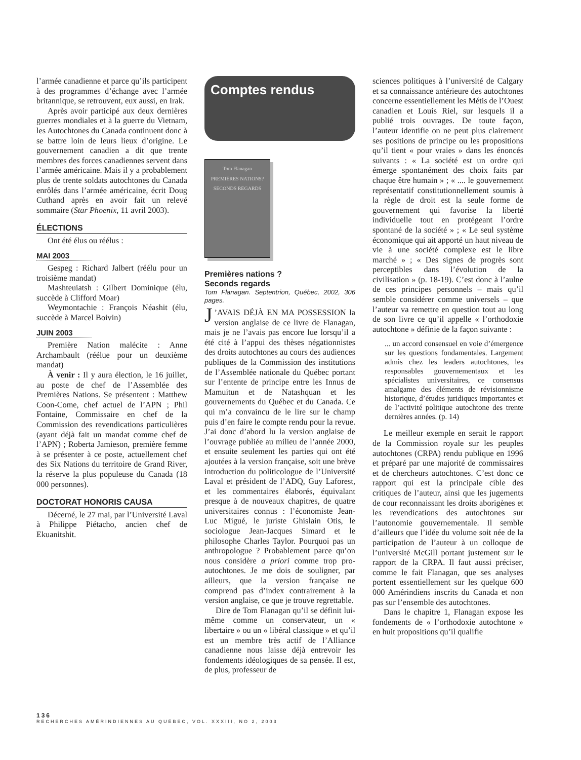l’armée canadienne et parce qu’ils participent à des programmes d’échange avec l’armée britannique, se retrouvent, eux aussi, en Irak.
Après avoir participé aux deux dernières guerres mondiales et à la guerre du Vietnam, les Autochtones du Canada continuent donc à se battre loin de leurs lieux d’origine. Le gouvernement canadien a dit que trente membres des forces canadiennes servent dans l’armée américaine. Mais il y a probablement plus de trente soldats autochtones du Canada enrôlés dans l’armée américaine, écrit Doug Cuthand après en avoir fait un relevé sommaire (Star Phoenix, 11 avril 2003).
ÉLECTIONS
Ont été élus ou réélus :
MAI 2003
Gespeg : Richard Jalbert (réélu pour un troisième mandat)
Mashteuiatsh : Gilbert Dominique (élu, succède à Clifford Moar)
Weymontachie : François Néashit (élu, succède à Marcel Boivin)
JUIN 2003
Première Nation malécite : Anne Archambault (réélue pour un deuxième mandat)
À venir : Il y aura élection, le 16 juillet, au poste de chef de l’Assemblée des Premières Nations. Se présentent : Matthew Coon-Come, chef actuel de l’APN ; Phil Fontaine, Commissaire en chef de la Commission des revendications particulières (ayant déjà fait un mandat comme chef de l’APN) ; Roberta Jamieson, première femme à se présenter à ce poste, actuellement chef des Six Nations du territoire de Grand River, la réserve la plus populeuse du Canada (18 000 personnes).
DOCTORAT HONORIS CAUSA
Décerné, le 27 mai, par l’Université Laval à Philippe Piétacho, ancien chef de Ekuanitshit.
Comptes rendus
Tom Flanagan
PREMIÈRES NATIONS?
SECONDS REGARDS
Premières nations ?
Seconds regards
Tom Flanagan. Septentrion, Québec, 2002, 306 pages.
J’AVAIS DÉJÀ EN MA POSSESSION la version anglaise de ce livre de Flanagan, mais je ne l’avais pas encore lue lorsqu’il a été cité à l’appui des thèses négationnistes des droits autochtones au cours des audiences publiques de la Commission des institutions de l’Assemblée nationale du Québec portant sur l’entente de principe entre les Innus de Mamuitun et de Natashquan et les gouvernements du Québec et du Canada. Ce qui m’a convaincu de le lire sur le champ puis d’en faire le compte rendu pour la revue. J’ai donc d’abord lu la version anglaise de l’ouvrage publiée au milieu de l’année 2000, et ensuite seulement les parties qui ont été ajoutées à la version française, soit une brève introduction du politicologue de l’Université Laval et président de l’ADQ, Guy Laforest, et les commentaires élaborés, équivalant presque à de nouveaux chapitres, de quatre universitaires connus : l’économiste Jean-Luc Migué, le juriste Ghislain Otis, le sociologue Jean-Jacques Simard et le philosophe Charles Taylor. Pourquoi pas un anthropologue ? Probablement parce qu’on nous considère a priori comme trop pro-autochtones. Je me dois de souligner, par ailleurs, que la version française ne comprend pas d’index contrairement à la version anglaise, ce que je trouve regrettable.
Dire de Tom Flanagan qu’il se définit lui-même comme un conservateur, un « libertaire » ou un « libéral classique » et qu’il est un membre très actif de l’Alliance canadienne nous laisse déjà entrevoir les fondements idéologiques de sa pensée. Il est, de plus, professeur de
sciences politiques à l’université de Calgary et sa connaissance antérieure des autochtones concerne essentiellement les Métis de l’Ouest canadien et Louis Riel, sur lesquels il a publié trois ouvrages. De toute façon, l’auteur identifie on ne peut plus clairement ses positions de principe ou les propositions qu’il tient « pour vraies » dans les énoncés suivants : « La société est un ordre qui émerge spontanément des choix faits par chaque être humain » ; « .... le gouvernement représentatif constitutionnellement soumis à la règle de droit est la seule forme de gouvernement qui favorise la liberté individuelle tout en protégeant l’ordre spontané de la société » ; « Le seul système économique qui ait apporté un haut niveau de vie à une société complexe est le libre marché » ; « Des signes de progrès sont perceptibles dans l’évolution de la civilisation » (p. 18-19). C’est donc à l’aulne de ces principes personnels – mais qu’il semble considérer comme universels – que l’auteur va remettre en question tout au long de son livre ce qu’il appelle « l’orthodoxie autochtone » définie de la façon suivante :
... un accord consensuel en voie d’émergence sur les questions fondamentales. Largement admis chez les leaders autochtones, les responsables gouvernementaux et les spécialistes universitaires, ce consensus amalgame des éléments de révisionnisme historique, d’études juridiques importantes et de l’activité politique autochtone des trente dernières années. (p. 14)
Le meilleur exemple en serait le rapport de la Commission royale sur les peuples autochtones (CRPA) rendu publique en 1996 et préparé par une majorité de commissaires et de chercheurs autochtones. C’est donc ce rapport qui est la principale cible des critiques de l’auteur, ainsi que les jugements de cour reconnaissant les droits aborigènes et les revendications des autochtones sur l’autonomie gouvernementale. Il semble d’ailleurs que l’idée du volume soit née de la participation de l’auteur à un colloque de l’université McGill portant justement sur le rapport de la CRPA. Il faut aussi préciser, comme le fait Flanagan, que ses analyses portent essentiellement sur les quelque 600 000 Amérindiens inscrits du Canada et non pas sur l’ensemble des autochtones.
Dans le chapitre 1, Flanagan expose les fondements de « l’orthodoxie autochtone » en huit propositions qu’il qualifie
136
RECHERCHES AMÉRINDIENNES AU QUÉBEC, VOL. XXXIII, NO 2, 2003